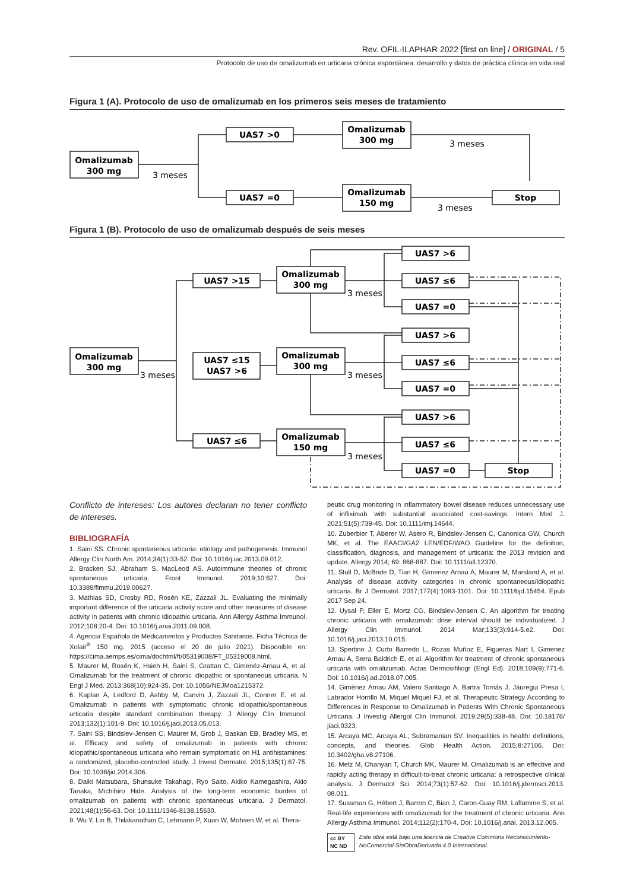Rev. OFIL·ILAPHAR 2022 [first on line] / ORIGINAL / 5
Protocolo de uso de omalizumab en urticaria crónica espontánea: desarrollo y datos de práctica clínica en vida real
Figura 1 (A). Protocolo de uso de omalizumab en los primeros seis meses de tratamiento
Omalizumab
300 mg
UAS7 >0
Omalizumab
300 mg
UAS7 =0
Omalizumab
150 mg
Stop
3 meses
3 meses
3 meses
Figura 1 (B). Protocolo de uso de omalizumab después de seis meses
Omalizumab
300 mg
UAS7 >15
UAS7 ≤15
UAS7 >6
UAS7 ≤6
Omalizumab
300 mg
Omalizumab
300 mg
Omalizumab
150 mg
UAS7 >6
UAS7 ≤6
UAS7 =0
UAS7 >6
UAS7 ≤6
UAS7 =0
UAS7 >6
UAS7 ≤6
UAS7 =0
Stop
3 meses
3 meses
3 meses
3 meses
Conflicto de intereses: Los autores declaran no tener conflicto de intereses.
BIBLIOGRAFÍA
1. Saini SS. Chronic spontaneous urticaria: etiology and pathogenesis. Immunol Allergy Clin North Am. 2014;34(1):33-52. Doi: 10.1016/j.iac.2013.09.012.
2. Bracken SJ, Abraham S, MacLeod AS. Autoimmune theories of chronic spontaneous urticaria. Front Immunol. 2019;10:627. Doi: 10.3389/fimmu.2019.00627.
3. Mathias SD, Crosby RD, Rosén KE, Zazzali JL. Evaluating the minimally important difference of the urticaria activity score and other measures of disease activity in patients with chronic idiopathic urticaria. Ann Allergy Asthma Immunol. 2012;108:20-4. Doi: 10.1016/j.anai.2011.09.008.
4. Agencia Española de Medicamentos y Productos Sanitarios. Ficha Técnica de Xolair<sup>®</sup> 150 mg. 2015 (acceso el 20 de julio 2021). Disponible en: https://cima.aemps.es/cima/dochtml/ft/05319008/FT_05319008.html.
5. Maurer M, Rosén K, Hsieh H, Saini S, Grattan C, Gimenéz-Arnau A, et al. Omalizumab for the treatment of chronic idiopathic or spontaneous urticaria. N Engl J Med. 2013;368(10):924-35. Doi: 10.1056/NEJMoa1215372.
6. Kaplan A, Ledford D, Ashby M, Canvin J, Zazzali JL, Conner E, et al. Omalizumab in patients with symptomatic chronic idiopathic/spontaneous urticaria despite standard combination therapy. J Allergy Clin Immunol. 2013;132(1):101-9. Doi: 10.1016/j.jaci.2013.05.013.
7. Saini SS, Bindslev-Jensen C, Maurer M, Grob J, Baskan EB, Bradley MS, et al. Efficacy and safety of omalizumab in patients with chronic idiopathic/spontaneous urticaria who remain symptomatic on H1 antihistamines: a randomized, placebo-controlled study. J Invest Dermatol. 2015;135(1):67-75. Doi: 10.1038/jid.2014.306.
8. Daiki Matsubara, Shunsuke Takahagi, Ryo Saito, Akiko Kamegashira, Akio Tanaka, Michihiro Hide. Analysis of the long-term economic burden of omalizumab on patients with chronic spontaneous urticaria. J Dermatol. 2021;48(1):56-63. Doi: 10.1111/1346-8138.15630.
9. Wu Y, Lin B, Thilakanathan C, Lehmann P, Xuan W, Mohsen W, et al. Thera-
peutic drug monitoring in inflammatory bowel disease reduces unnecessary use of infliximab with substantial associated cost-savings. Intern Med J. 2021;51(5):739-45. Doi: 10.1111/imj.14644.
10. Zuberbier T, Aberer W, Asero R, Bindslev-Jensen C, Canonica GW, Church MK, et al. The EAACI/GA2 LEN/EDF/WAO Guideline for the definition, classification, diagnosis, and management of urticaria: the 2013 revision and update. Allergy 2014; 69: 868-887. Doi: 10.1111/all.12370.
11. Stull D, McBride D, Tian H, Gimenez Arnau A, Maurer M, Marsland A, et al. Analysis of disease activity categories in chronic spontaneous/idiopathic urticaria. Br J Dermatol. 2017;177(4):1093-1101. Doi: 10.1111/bjd.15454. Epub 2017 Sep 24.
12. Uysal P, Eller E, Mortz CG, Bindslev-Jensen C. An algorithm for treating chronic urticaria with omalizumab: dose interval should be individualized. J Allergy Clin Immunol. 2014 Mar;133(3):914-5.e2. Doi: 10.1016/j.jaci.2013.10.015.
13. Spertino J, Curto Barredo L, Rozas Muñoz E, Figueras Nart I, Gimenez Arnau A, Serra Baldrich E, et al. Algorithm for treatment of chronic spontaneous urticaria with omalizumab. Actas Dermosifiliogr (Engl Ed). 2018;109(9):771-6. Doi: 10.1016/j.ad.2018.07.005.
14. Giménez Arnau AM, Valero Santiago A, Bartra Tomás J, Jáuregui Presa I, Labrador Horrillo M, Miquel Miquel FJ, et al. Therapeutic Strategy According to Differences in Response to Omalizumab in Patients With Chronic Spontaneous Urticaria. J Investig Allergol Clin Immunol. 2019;29(5):338-48. Doi: 10.18176/ jiaci.0323.
15. Arcaya MC, Arcaya AL, Subramanian SV. Inequalities in health: definitions, concepts, and theories. Glob Health Action. 2015;8:27106. Doi: 10.3402/gha.v8.27106.
16. Metz M, Ohanyan T, Church MK, Maurer M. Omalizumab is an effective and rapidly acting therapy in difficult-to-treat chronic urticaria: a retrospective clinical analysis. J Dermatol Sci. 2014;73(1):57-62. Doi: 10.1016/j.jdermsci.2013. 08.011.
17. Sussman G, Hébert J, Barron C, Bian J, Caron-Guay RM, Laflamme S, et al. Real-life experiences with omalizumab for the treatment of chronic urticaria. Ann Allergy Asthma Immunol. 2014;112(2):170-4. Doi: 10.1016/j.anai. 2013.12.005.
cc BY NC ND Este obra está bajo una licencia de Creative Commons Reconocimiento-NoComercial-SinObraDerivada 4.0 Internacional.